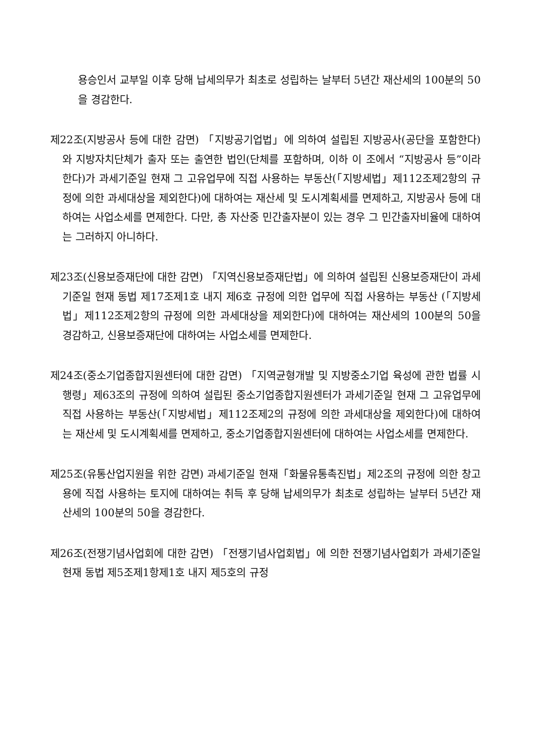용승인서 교부일 이후 당해 납세의무가 최초로 성립하는 날부터 5년간 재산세의 100분의 50을 경감한다.
제22조(지방공사 등에 대한 감면) 「지방공기업법」에 의하여 설립된 지방공사(공단을 포함한다)와 지방자치단체가 출자 또는 출연한 법인(단체를 포함하며, 이하 이 조에서 “지방공사 등”이라 한다)가 과세기준일 현재 그 고유업무에 직접 사용하는 부동산(「지방세법」제112조제2항의 규정에 의한 과세대상을 제외한다)에 대하여는 재산세 및 도시계획세를 면제하고, 지방공사 등에 대하여는 사업소세를 면제한다. 다만, 총 자산중 민간출자분이 있는 경우 그 민간출자비율에 대하여는 그러하지 아니하다.
제23조(신용보증재단에 대한 감면) 「지역신용보증재단법」에 의하여 설립된 신용보증재단이 과세기준일 현재 동법 제17조제1호 내지 제6호 규정에 의한 업무에 직접 사용하는 부동산 (「지방세법」제112조제2항의 규정에 의한 과세대상을 제외한다)에 대하여는 재산세의 100분의 50을 경감하고, 신용보증재단에 대하여는 사업소세를 면제한다.
제24조(중소기업종합지원센터에 대한 감면) 「지역균형개발 및 지방중소기업 육성에 관한 법률 시행령」제63조의 규정에 의하여 설립된 중소기업종합지원센터가 과세기준일 현재 그 고유업무에 직접 사용하는 부동산(「지방세법」제112조제2의 규정에 의한 과세대상을 제외한다)에 대하여는 재산세 및 도시계획세를 면제하고, 중소기업종합지원센터에 대하여는 사업소세를 면제한다.
제25조(유통산업지원을 위한 감면) 과세기준일 현재「화물유통촉진법」제2조의 규정에 의한 창고용에 직접 사용하는 토지에 대하여는 취득 후 당해 납세의무가 최초로 성립하는 날부터 5년간 재산세의 100분의 50을 경감한다.
제26조(전쟁기념사업회에 대한 감면) 「전쟁기념사업회법」에 의한 전쟁기념사업회가 과세기준일 현재 동법 제5조제1항제1호 내지 제5호의 규정